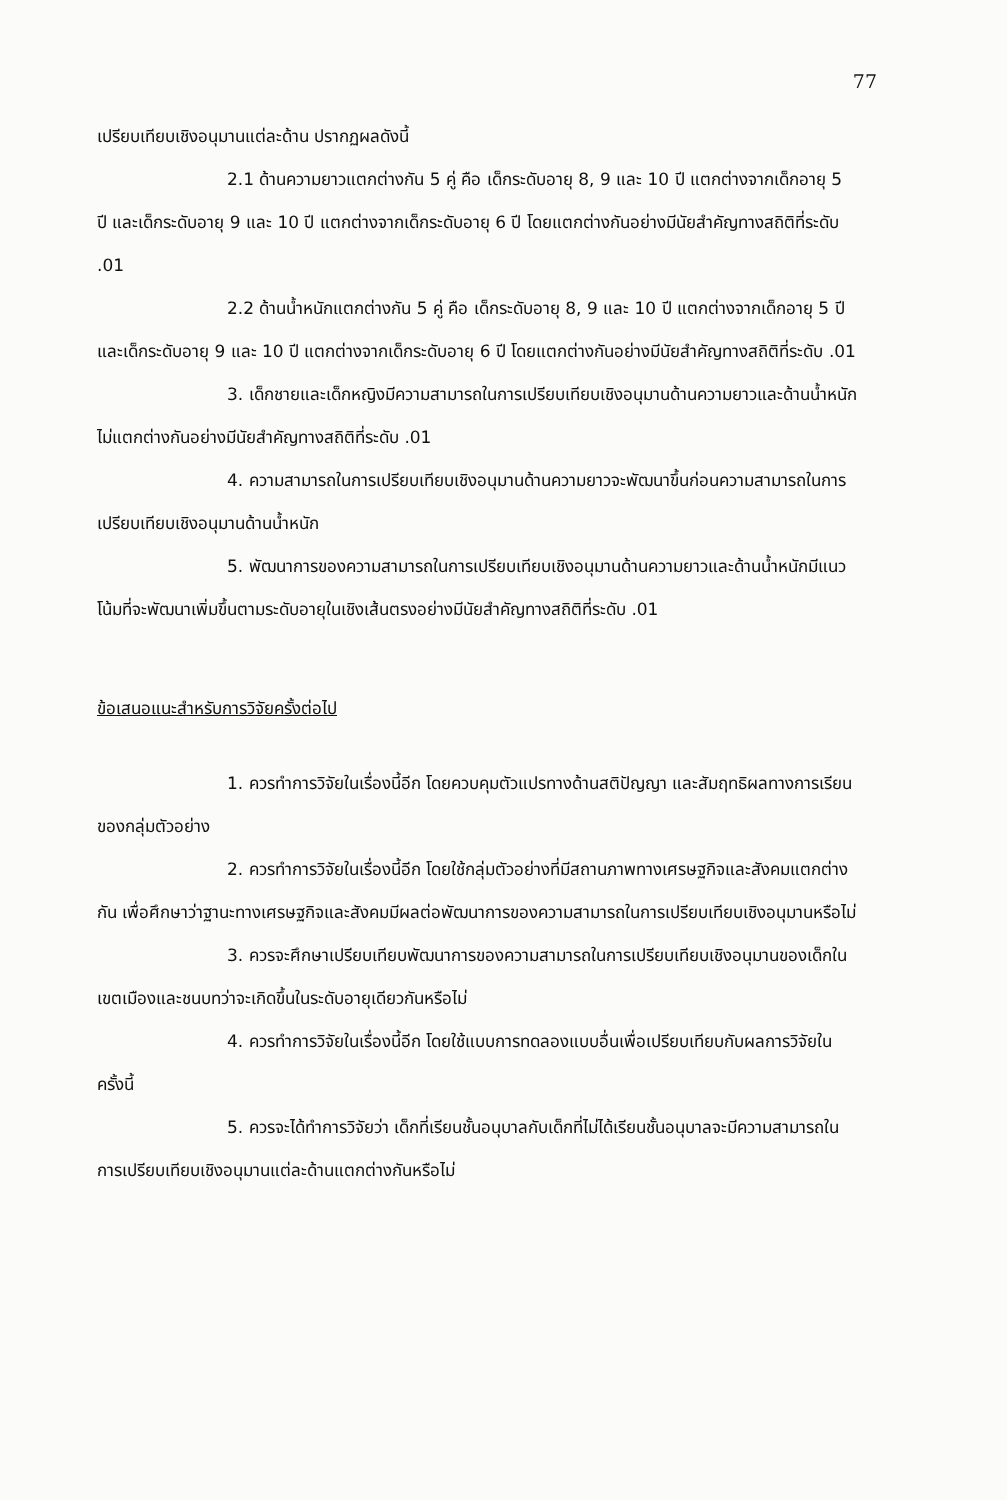77
เปรียบเทียบเชิงอนุมานแต่ละด้าน ปรากฏผลดังนี้
2.1 ด้านความยาวแตกต่างกัน 5 คู่ คือ เด็กระดับอายุ 8, 9 และ 10 ปี แตกต่างจากเด็กอายุ 5 ปี และเด็กระดับอายุ 9 และ 10 ปี แตกต่างจากเด็กระดับอายุ 6 ปี โดยแตกต่างกันอย่างมีนัยสำคัญทางสถิติที่ระดับ .01
2.2 ด้านน้ำหนักแตกต่างกัน 5 คู่ คือ เด็กระดับอายุ 8, 9 และ 10 ปี แตกต่างจากเด็กอายุ 5 ปี และเด็กระดับอายุ 9 และ 10 ปี แตกต่างจากเด็กระดับอายุ 6 ปี โดยแตกต่างกันอย่างมีนัยสำคัญทางสถิติที่ระดับ .01
3. เด็กชายและเด็กหญิงมีความสามารถในการเปรียบเทียบเชิงอนุมานด้านความยาวและด้านน้ำหนักไม่แตกต่างกันอย่างมีนัยสำคัญทางสถิติที่ระดับ .01
4. ความสามารถในการเปรียบเทียบเชิงอนุมานด้านความยาวจะพัฒนาขึ้นก่อนความสามารถในการเปรียบเทียบเชิงอนุมานด้านน้ำหนัก
5. พัฒนาการของความสามารถในการเปรียบเทียบเชิงอนุมานด้านความยาวและด้านน้ำหนักมีแนวโน้มที่จะพัฒนาเพิ่มขึ้นตามระดับอายุในเชิงเส้นตรงอย่างมีนัยสำคัญทางสถิติที่ระดับ .01
ข้อเสนอแนะสำหรับการวิจัยครั้งต่อไป
1. ควรทำการวิจัยในเรื่องนี้อีก โดยควบคุมตัวแปรทางด้านสติปัญญา และสัมฤทธิผลทางการเรียนของกลุ่มตัวอย่าง
2. ควรทำการวิจัยในเรื่องนี้อีก โดยใช้กลุ่มตัวอย่างที่มีสถานภาพทางเศรษฐกิจและสังคมแตกต่างกัน เพื่อศึกษาว่าฐานะทางเศรษฐกิจและสังคมมีผลต่อพัฒนาการของความสามารถในการเปรียบเทียบเชิงอนุมานหรือไม่
3. ควรจะศึกษาเปรียบเทียบพัฒนาการของความสามารถในการเปรียบเทียบเชิงอนุมานของเด็กในเขตเมืองและชนบทว่าจะเกิดขึ้นในระดับอายุเดียวกันหรือไม่
4. ควรทำการวิจัยในเรื่องนี้อีก โดยใช้แบบการทดลองแบบอื่นเพื่อเปรียบเทียบกับผลการวิจัยในครั้งนี้
5. ควรจะได้ทำการวิจัยว่า เด็กที่เรียนชั้นอนุบาลกับเด็กที่ไม่ได้เรียนชั้นอนุบาลจะมีความสามารถในการเปรียบเทียบเชิงอนุมานแต่ละด้านแตกต่างกันหรือไม่